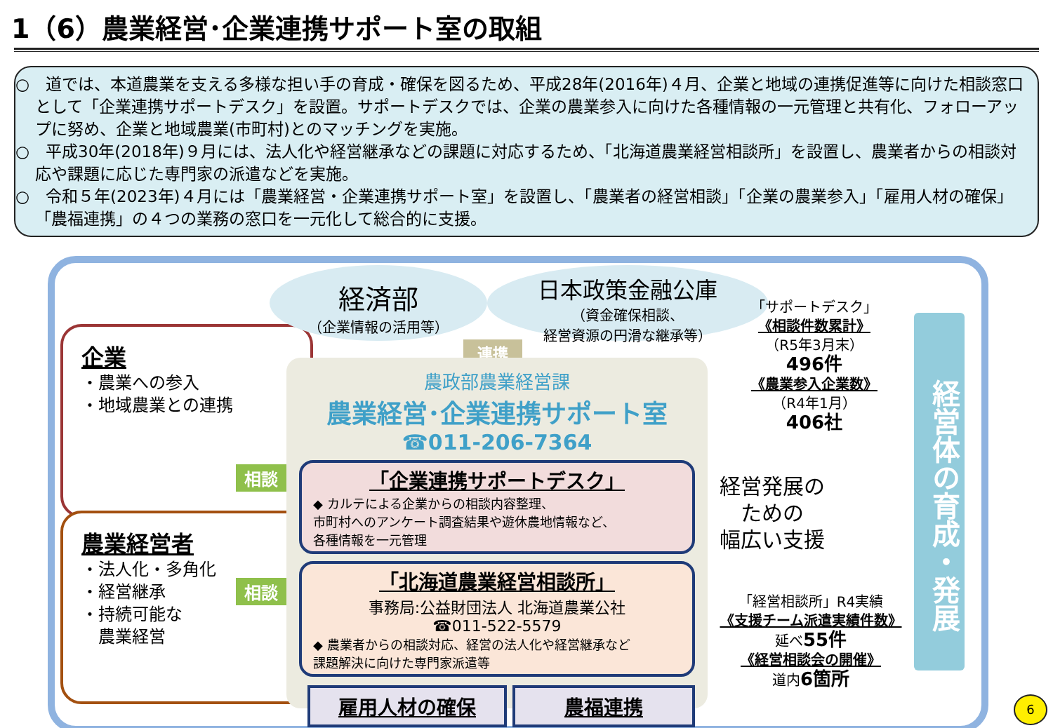1（6）農業経営･企業連携サポート室の取組
○　道では、本道農業を支える多様な担い手の育成・確保を図るため、平成28年(2016年)４月、企業と地域の連携促進等に向けた相談窓口として「企業連携サポートデスク」を設置。サポートデスクでは、企業の農業参入に向けた各種情報の一元管理と共有化、フォローアップに努め、企業と地域農業(市町村)とのマッチングを実施。
○　平成30年(2018年)９月には、法人化や経営継承などの課題に対応するため、「北海道農業経営相談所」を設置し、農業者からの相談対応や課題に応じた専門家の派遣などを実施。
○　令和５年(2023年)４月には「農業経営・企業連携サポート室」を設置し、「農業者の経営相談」「企業の農業参入」「雇用人材の確保」「農福連携」の４つの業務の窓口を一元化して総合的に支援。
企業
・農業への参入
・地域農業との連携
農業経営者
・法人化・多角化
・経営継承
・持続可能な
　農業経営
相談
相談
経済部
（企業情報の活用等）
日本政策金融公庫
（資金確保相談、
経営資源の円滑な継承等）
連携
農政部農業経営課
農業経営･企業連携サポート室
☎011-206-7364
「企業連携サポートデスク」
◆ カルテによる企業からの相談内容整理、
市町村へのアンケート調査結果や遊休農地情報など、
各種情報を一元管理
「北海道農業経営相談所」
事務局:公益財団法人 北海道農業公社
☎011-522-5579
◆ 農業者からの相談対応、経営の法人化や経営継承など
課題解決に向けた専門家派遣等
雇用人材の確保 農福連携
「サポートデスク」
《相談件数累計》
（R5年3月末）
496件
《農業参入企業数》
（R4年1月）
406社
経営発展の
ための
幅広い支援
「経営相談所」R4実績
《支援チーム派遣実績件数》
延べ55件
《経営相談会の開催》
道内6箇所
経営体の育成・発展
6